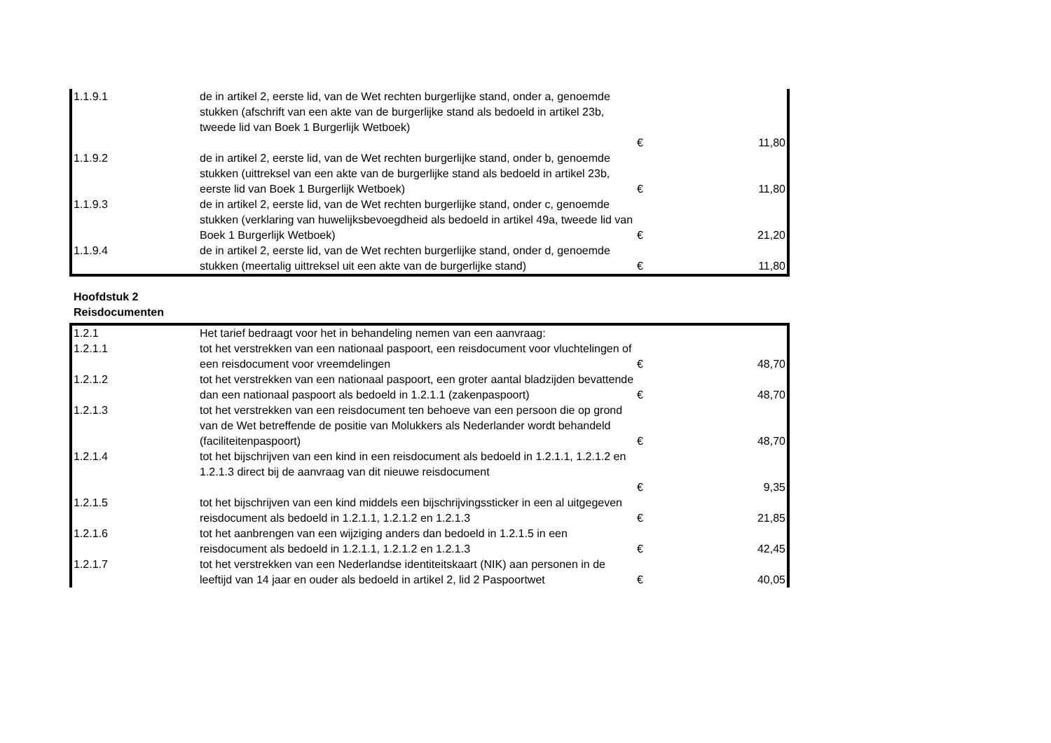| 1.1.9.1 | de in artikel 2, eerste lid, van de Wet rechten burgerlijke stand, onder a, genoemde stukken (afschrift van een akte van de burgerlijke stand als bedoeld in artikel 23b, tweede lid van Boek 1 Burgerlijk Wetboek) | € | 11,80 |
| 1.1.9.2 | de in artikel 2, eerste lid, van de Wet rechten burgerlijke stand, onder b, genoemde stukken (uittreksel van een akte van de burgerlijke stand als bedoeld in artikel 23b, eerste lid van Boek 1 Burgerlijk Wetboek) | € | 11,80 |
| 1.1.9.3 | de in artikel 2, eerste lid, van de Wet rechten burgerlijke stand, onder c, genoemde stukken (verklaring van huwelijksbevoegdheid als bedoeld in artikel 49a, tweede lid van Boek 1 Burgerlijk Wetboek) | € | 21,20 |
| 1.1.9.4 | de in artikel 2, eerste lid, van de Wet rechten burgerlijke stand, onder d, genoemde stukken (meertalig uittreksel uit een akte van de burgerlijke stand) | € | 11,80 |
Hoofdstuk 2
Reisdocumenten
| 1.2.1 | Het tarief bedraagt voor het in behandeling nemen van een aanvraag: | | |
| 1.2.1.1 | tot het verstrekken van een nationaal paspoort, een reisdocument voor vluchtelingen of een reisdocument voor vreemdelingen | € | 48,70 |
| 1.2.1.2 | tot het verstrekken van een nationaal paspoort, een groter aantal bladzijden bevattende dan een nationaal paspoort als bedoeld in 1.2.1.1 (zakenpaspoort) | € | 48,70 |
| 1.2.1.3 | tot het verstrekken van een reisdocument ten behoeve van een persoon die op grond van de Wet betreffende de positie van Molukkers als Nederlander wordt behandeld (faciliteitenpaspoort) | € | 48,70 |
| 1.2.1.4 | tot het bijschrijven van een kind in een reisdocument als bedoeld in 1.2.1.1, 1.2.1.2 en 1.2.1.3 direct bij de aanvraag van dit nieuwe reisdocument | € | 9,35 |
| 1.2.1.5 | tot het bijschrijven van een kind middels een bijschrijvingssticker in een al uitgegeven reisdocument als bedoeld in 1.2.1.1, 1.2.1.2 en 1.2.1.3 | € | 21,85 |
| 1.2.1.6 | tot het aanbrengen van een wijziging anders dan bedoeld in 1.2.1.5 in een reisdocument als bedoeld in 1.2.1.1, 1.2.1.2 en 1.2.1.3 | € | 42,45 |
| 1.2.1.7 | tot het verstrekken van een Nederlandse identiteitskaart (NIK) aan personen in de leeftijd van 14 jaar en ouder als bedoeld in artikel 2, lid 2 Paspoortwet | € | 40,05 |